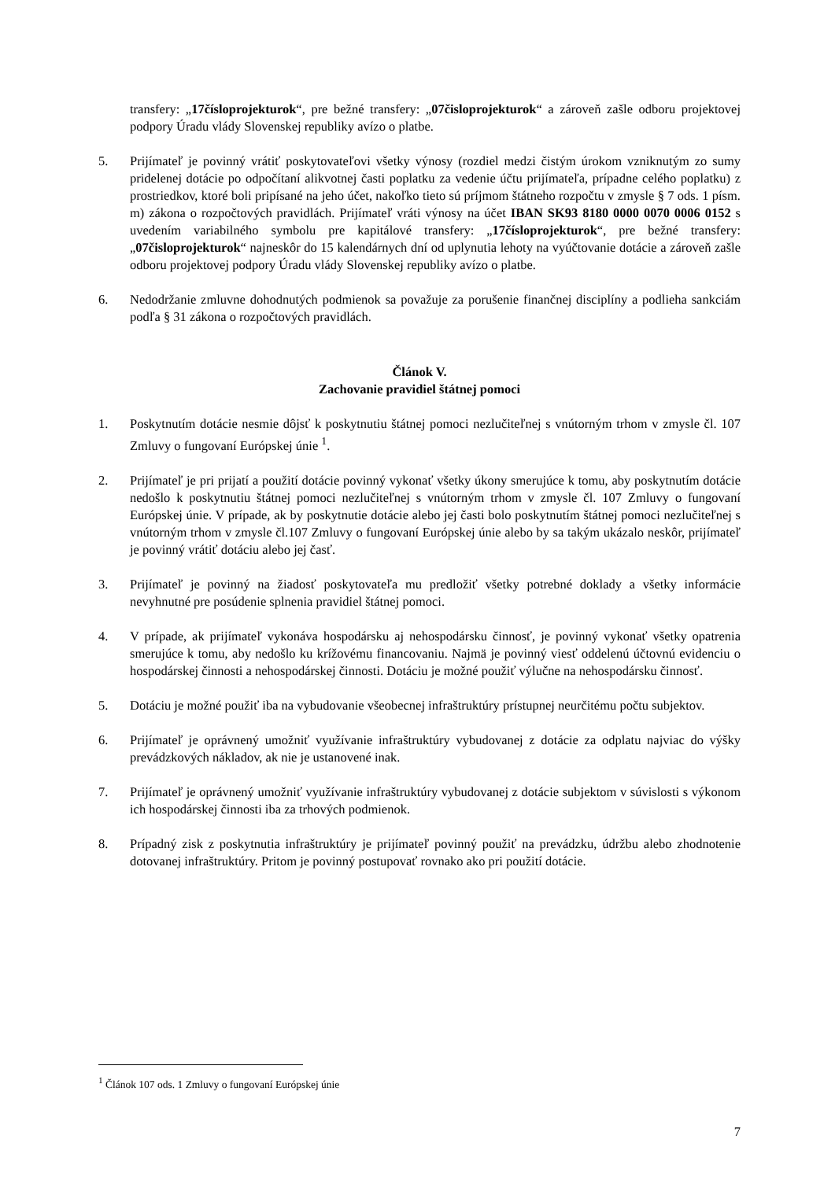transfery: „17číslopro­jekturok“, pre bežné transfery: „07čisloprojekturok“ a zároveň zašle odboru projektovej podpory Úradu vlády Slovenskej republiky avízo o platbe.
5. Prijímateľ je povinný vrátiť poskytovateľovi všetky výnosy (rozdiel medzi čistým úrokom vzniknutým zo sumy pridelenej dotácie po odpočítaní alikvotnej časti poplatku za vedenie účtu prijímateľa, prípadne celého poplatku) z prostriedkov, ktoré boli pripísané na jeho účet, nakoľko tieto sú príjmom štátneho rozpočtu v zmysle § 7 ods. 1 písm. m) zákona o rozpočtových pravidlách. Prijímateľ vráti výnosy na účet IBAN SK93 8180 0000 0070 0006 0152 s uvedením variabilného symbolu pre kapitálové transfery: „17číslopro­jekturok“, pre bežné transfery: „07čisloprojekturok“ najneskôr do 15 kalendárnych dní od uplynutia lehoty na vyúčtovanie dotácie a zároveň zašle odboru projektovej podpory Úradu vlády Slovenskej republiky avízo o platbe.
6. Nedodržanie zmluvne dohodnutých podmienok sa považuje za porušenie finančnej disciplíny a podlieha sankciám podľa § 31 zákona o rozpočtových pravidlách.
Článok V.
Zachovanie pravidiel štátnej pomoci
1. Poskytnutím dotácie nesmie dôjsť k poskytnutiu štátnej pomoci nezlučiteľnej s vnútorným trhom v zmysle čl. 107 Zmluvy o fungovaní Európskej únie <sup>1</sup>.
2. Prijímateľ je pri prijatí a použití dotácie povinný vykonať všetky úkony smerujúce k tomu, aby poskytnutím dotácie nedošlo k poskytnutiu štátnej pomoci nezlučiteľnej s vnútorným trhom v zmysle čl. 107 Zmluvy o fungovaní Európskej únie. V prípade, ak by poskytnutie dotácie alebo jej časti bolo poskytnutím štátnej pomoci nezlučiteľnej s vnútorným trhom v zmysle čl.107 Zmluvy o fungovaní Európskej únie alebo by sa takým ukázalo neskôr, prijímateľ je povinný vrátiť dotáciu alebo jej časť.
3. Prijímateľ je povinný na žiadosť poskytovateľa mu predložiť všetky potrebné doklady a všetky informácie nevyhnutné pre posúdenie splnenia pravidiel štátnej pomoci.
4. V prípade, ak prijímateľ vykonáva hospodársku aj nehospodársku činnosť, je povinný vykonať všetky opatrenia smerujúce k tomu, aby nedošlo ku krížovému financovaniu. Najmä je povinný viesť oddelenú účtovnú evidenciu o hospodárskej činnosti a nehospodárskej činnosti. Dotáciu je možné použiť výlučne na nehospodársku činnosť.
5. Dotáciu je možné použiť iba na vybudovanie všeobecnej infraštruktúry prístupnej neurčitému počtu subjektov.
6. Prijímateľ je oprávnený umožniť využívanie infraštruktúry vybudovanej z dotácie za odplatu najviac do výšky prevádzkových nákladov, ak nie je ustanovené inak.
7. Prijímateľ je oprávnený umožniť využívanie infraštruktúry vybudovanej z dotácie subjektom v súvislosti s výkonom ich hospodárskej činnosti iba za trhových podmienok.
8. Prípadný zisk z poskytnutia infraštruktúry je prijímateľ povinný použiť na prevádzku, údržbu alebo zhodnotenie dotovanej infraštruktúry. Pritom je povinný postupovať rovnako ako pri použití dotácie.
<sup>1</sup> Článok 107 ods. 1 Zmluvy o fungovaní Európskej únie
7